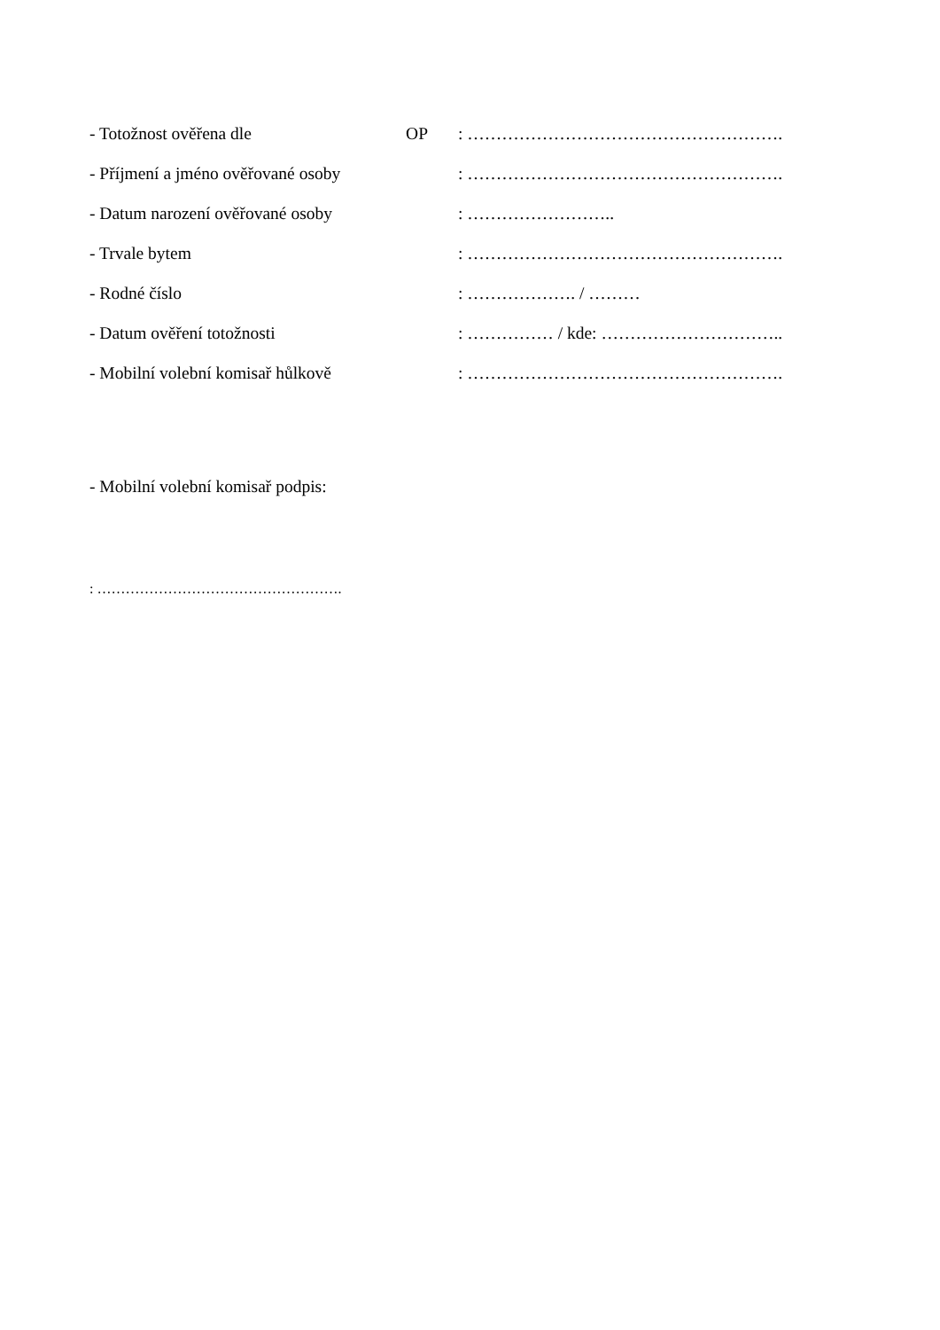- Totožnost ověřena dle OP : ……………………………………………….
- Příjmení a jméno ověřované osoby : ……………………………………………….
- Datum narození ověřované osoby : ……………………..
- Trvale bytem : ……………………………………………….
- Rodné číslo : ………………. / ………
- Datum ověření totožnosti : …………… / kde: …………………………..
- Mobilní volební komisař hůlkově : ……………………………………………….
- Mobilní volební komisař podpis:
: …………………………………………….